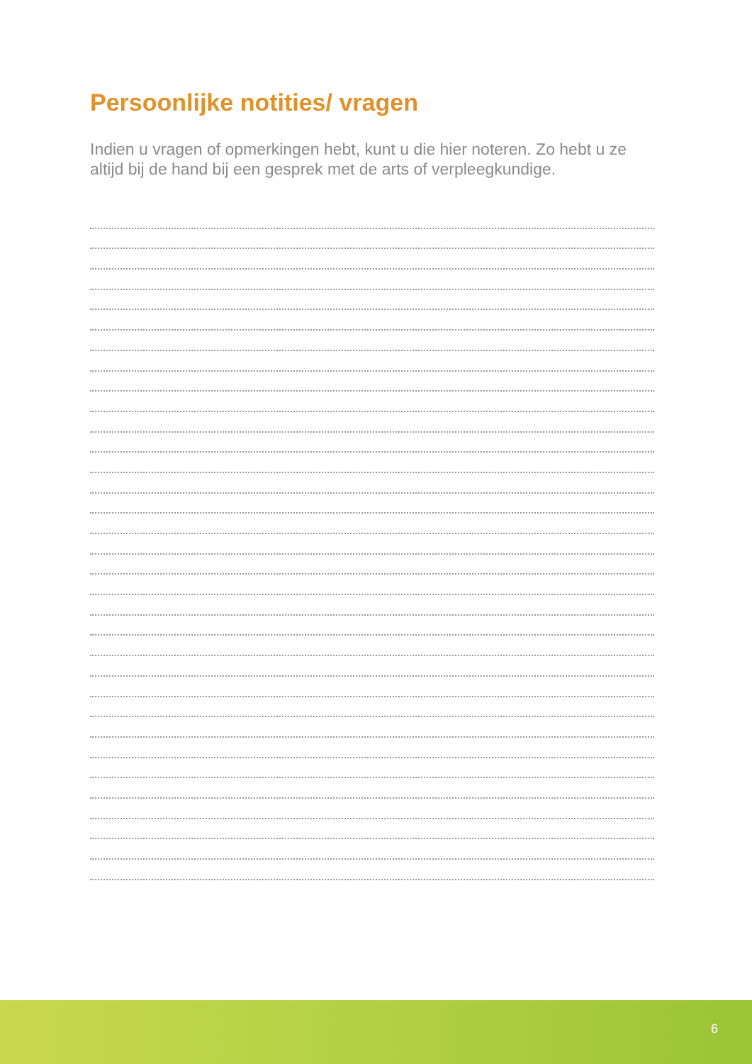Persoonlijke notities/ vragen
Indien u vragen of opmerkingen hebt, kunt u die hier noteren. Zo hebt u ze altijd bij de hand bij een gesprek met de arts of verpleegkundige.
6